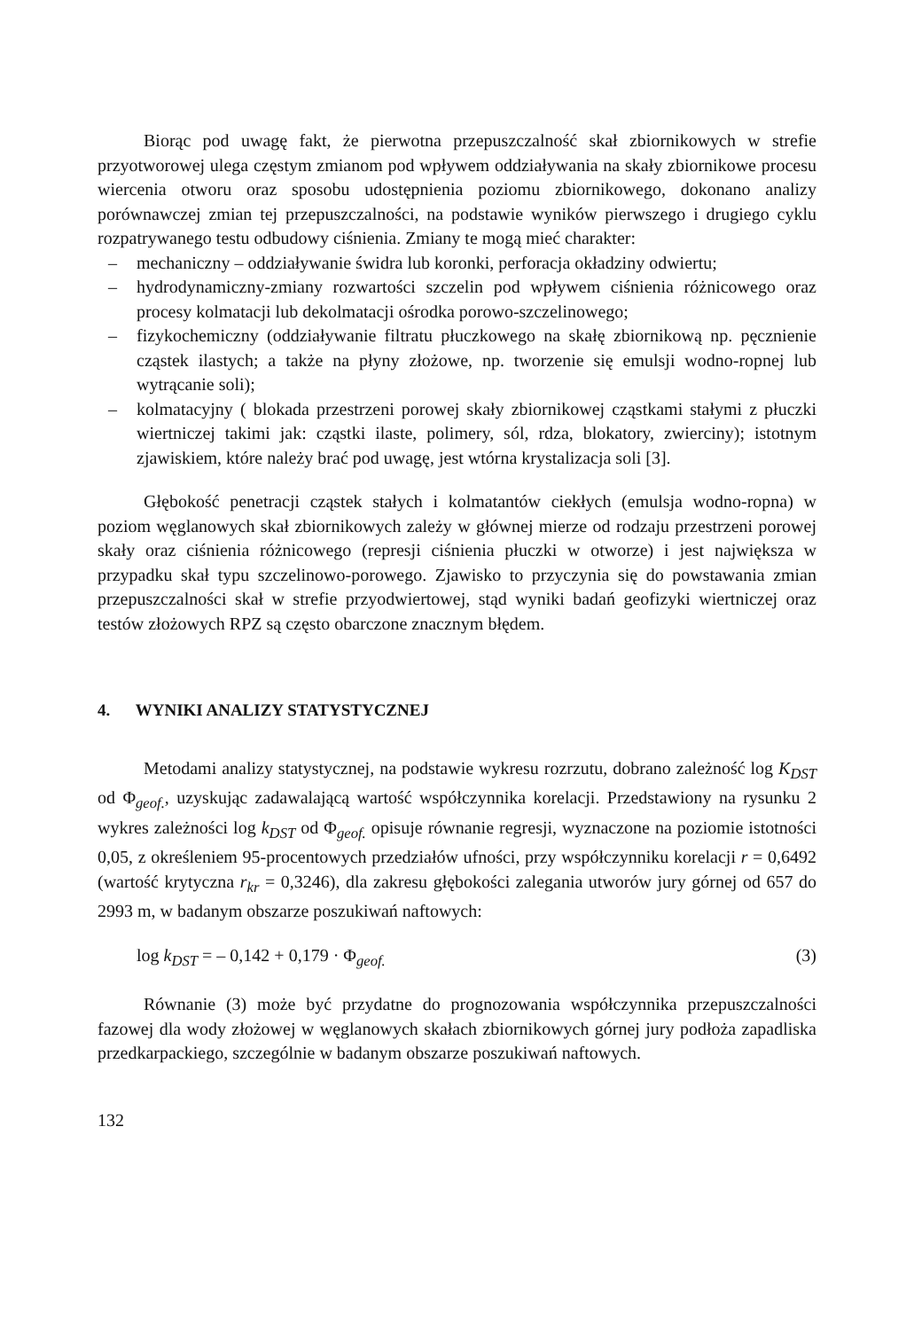Biorąc pod uwagę fakt, że pierwotna przepuszczalność skał zbiornikowych w strefie przyotworowej ulega częstym zmianom pod wpływem oddziaływania na skały zbiornikowe procesu wiercenia otworu oraz sposobu udostępnienia poziomu zbiornikowego, dokonano analizy porównawczej zmian tej przepuszczalności, na podstawie wyników pierwszego i drugiego cyklu rozpatrywanego testu odbudowy ciśnienia. Zmiany te mogą mieć charakter:
– mechaniczny – oddziaływanie świdra lub koronki, perforacja okładziny odwiertu;
– hydrodynamiczny-zmiany rozwartości szczelin pod wpływem ciśnienia różnicowego oraz procesy kolmatacji lub dekolmatacji ośrodka porowo-szczelinowego;
– fizykochemiczny (oddziaływanie filtratu płuczkowego na skałę zbiornikową np. pęcznienie cząstek ilastych; a także na płyny złożowe, np. tworzenie się emulsji wodno-ropnej lub wytrącanie soli);
– kolmatacyjny ( blokada przestrzeni porowej skały zbiornikowej cząstkami stałymi z płuczki wiertniczej takimi jak: cząstki ilaste, polimery, sól, rdza, blokatory, zwierciny); istotnym zjawiskiem, które należy brać pod uwagę, jest wtórna krystalizacja soli [3].
Głębokość penetracji cząstek stałych i kolmatantów ciekłych (emulsja wodno-ropna) w poziom węglanowych skał zbiornikowych zależy w głównej mierze od rodzaju przestrzeni porowej skały oraz ciśnienia różnicowego (represji ciśnienia płuczki w otworze) i jest największa w przypadku skał typu szczelinowo-porowego. Zjawisko to przyczynia się do powstawania zmian przepuszczalności skał w strefie przyodwiertowej, stąd wyniki badań geofizyki wiertniczej oraz testów złożowych RPZ są często obarczone znacznym błędem.
4. WYNIKI ANALIZY STATYSTYCZNEJ
Metodami analizy statystycznej, na podstawie wykresu rozrzutu, dobrano zależność log K<sub>DST</sub> od Φ<sub>geof.</sub>, uzyskując zadawalającą wartość współczynnika korelacji. Przedstawiony na rysunku 2 wykres zależności log k<sub>DST</sub> od Φ<sub>geof.</sub> opisuje równanie regresji, wyznaczone na poziomie istotności 0,05, z określeniem 95-procentowych przedziałów ufności, przy współczynniku korelacji r = 0,6492 (wartość krytyczna r<sub>kr</sub> = 0,3246), dla zakresu głębokości zalegania utworów jury górnej od 657 do 2993 m, w badanym obszarze poszukiwań naftowych:
log k<sub>DST</sub> = – 0,142 + 0,179 · Φ<sub>geof.</sub> (3)
Równanie (3) może być przydatne do prognozowania współczynnika przepuszczalności fazowej dla wody złożowej w węglanowych skałach zbiornikowych górnej jury podłoża zapadliska przedkarpackiego, szczególnie w badanym obszarze poszukiwań naftowych.
132